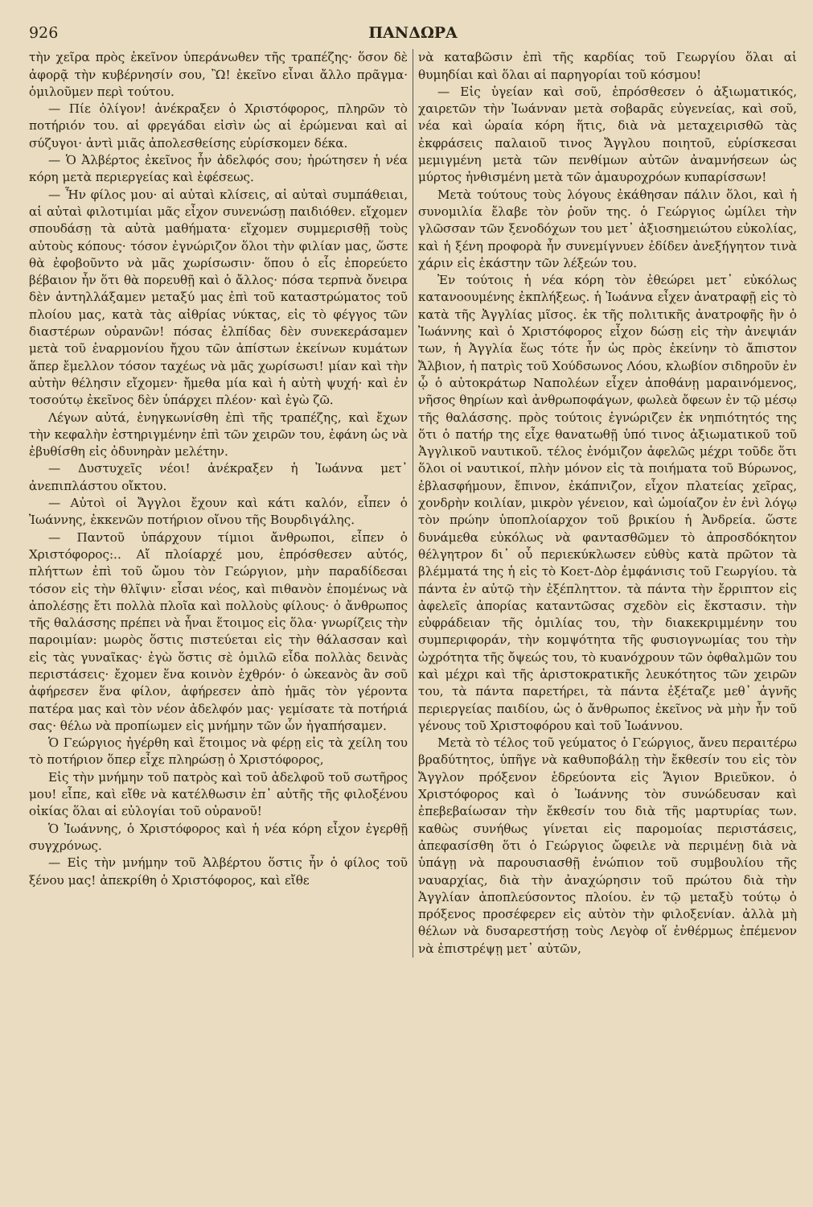926 ΠΑΝΔΩΡΑ
τὴν χεῖρα πρὸς ἐκεῖνον ὑπεράνωθεν τῆς τραπέζης· ὅσον δὲ ἀφορᾷ τὴν κυβέρνησίν σου, Ὢ! ἐκεῖνο εἶναι ἄλλο πρᾶγμα· ὁμιλοῦμεν περὶ τούτου.
— Πίε ὀλίγον! ἀνέκραξεν ὁ Χριστόφορος, πληρῶν τὸ ποτήριόν του. αἱ φρεγάδαι εἰσὶν ὡς αἱ ἐρώμεναι καὶ αἱ σύζυγοι· ἀντὶ μιᾶς ἀπολεσθείσης εὑρίσκομεν δέκα.
— Ὁ Ἀλβέρτος ἐκεῖνος ἦν ἀδελφός σου; ἠρώτησεν ἡ νέα κόρη μετὰ περιεργείας καὶ ἐφέσεως.
— Ἦν φίλος μου· αἱ αὐταὶ κλίσεις, αἱ αὐταὶ συμπάθειαι, αἱ αὐταὶ φιλοτιμίαι μᾶς εἶχον συνενώσῃ παιδιόθεν. εἴχομεν σπουδάσῃ τὰ αὐτὰ μαθήματα· εἴχομεν συμμερισθῇ τοὺς αὐτοὺς κόπους· τόσον ἐγνώριζον ὅλοι τὴν φιλίαν μας, ὥστε θὰ ἐφοβοῦντο νὰ μᾶς χωρίσωσιν· ὅπου ὁ εἷς ἐπορεύετο βέβαιον ἦν ὅτι θὰ πορευθῇ καὶ ὁ ἄλλος· πόσα τερπνὰ ὄνειρα δὲν ἀντηλλάξαμεν μεταξύ μας ἐπὶ τοῦ καταστρώματος τοῦ πλοίου μας, κατὰ τὰς αἰθρίας νύκτας, εἰς τὸ φέγγος τῶν διαστέρων οὐρανῶν! πόσας ἐλπίδας δὲν συνεκεράσαμεν μετὰ τοῦ ἐναρμονίου ἤχου τῶν ἀπίστων ἐκείνων κυμάτων ἅπερ ἔμελλον τόσον ταχέως νὰ μᾶς χωρίσωσι! μίαν καὶ τὴν αὐτὴν θέλησιν εἴχομεν· ἤμεθα μία καὶ ἡ αὐτὴ ψυχή· καὶ ἐν τοσούτῳ ἐκεῖνος δὲν ὑπάρχει πλέον· καὶ ἐγὼ ζῶ.
Λέγων αὐτά, ἐνηγκωνίσθη ἐπὶ τῆς τραπέζης, καὶ ἔχων τὴν κεφαλὴν ἐστηριγμένην ἐπὶ τῶν χειρῶν του, ἐφάνη ὡς νὰ ἐβυθίσθη εἰς ὀδυνηρὰν μελέτην.
— Δυστυχεῖς νέοι! ἀνέκραξεν ἡ Ἰωάννα μετ᾽ ἀνεπιπλάστου οἴκτου.
— Αὐτοὶ οἱ Ἄγγλοι ἔχουν καὶ κάτι καλόν, εἶπεν ὁ Ἰωάννης, ἐκκενῶν ποτήριον οἴνου τῆς Βουρδιγάλης.
— Παντοῦ ὑπάρχουν τίμιοι ἄνθρωποι, εἶπεν ὁ Χριστόφορος:.. Αἴ πλοίαρχέ μου, ἐπρόσθεσεν αὐτός, πλήττων ἐπὶ τοῦ ὤμου τὸν Γεώργιον, μὴν παραδίδεσαι τόσον εἰς τὴν θλῖψιν· εἶσαι νέος, καὶ πιθανὸν ἑπομένως νὰ ἀπολέσῃς ἔτι πολλὰ πλοῖα καὶ πολλοὺς φίλους· ὁ ἄνθρωπος τῆς θαλάσσης πρέπει νὰ ἦναι ἕτοιμος εἰς ὅλα· γνωρίζεις τὴν παροιμίαν: μωρὸς ὅστις πιστεύεται εἰς τὴν θάλασσαν καὶ εἰς τὰς γυναῖκας· ἐγὼ ὅστις σὲ ὁμιλῶ εἶδα πολλὰς δεινὰς περιστάσεις· ἔχομεν ἕνα κοινὸν ἐχθρόν· ὁ ὠκεανὸς ἂν σοῦ ἀφήρεσεν ἕνα φίλον, ἀφήρεσεν ἀπὸ ἡμᾶς τὸν γέροντα πατέρα μας καὶ τὸν νέον ἀδελφόν μας· γεμίσατε τὰ ποτήριά σας· θέλω νὰ προπίωμεν εἰς μνήμην τῶν ὧν ἠγαπήσαμεν.
Ὁ Γεώργιος ἠγέρθη καὶ ἕτοιμος νὰ φέρῃ εἰς τὰ χείλη του τὸ ποτήριον ὅπερ εἶχε πληρώσῃ ὁ Χριστόφορος,
Εἰς τὴν μνήμην τοῦ πατρὸς καὶ τοῦ ἀδελφοῦ τοῦ σωτῆρος μου! εἶπε, καὶ εἴθε νὰ κατέλθωσιν ἐπ᾽ αὐτῆς τῆς φιλοξένου οἰκίας ὅλαι αἱ εὐλογίαι τοῦ οὐρανοῦ!
Ὁ Ἰωάννης, ὁ Χριστόφορος καὶ ἡ νέα κόρη εἶχον ἐγερθῇ συγχρόνως.
— Εἰς τὴν μνήμην τοῦ Ἀλβέρτου ὅστις ἦν ὁ φίλος τοῦ ξένου μας! ἀπεκρίθη ὁ Χριστόφορος, καὶ εἴθε
νὰ καταβῶσιν ἐπὶ τῆς καρδίας τοῦ Γεωργίου ὅλαι αἱ θυμηδίαι καὶ ὅλαι αἱ παρηγορίαι τοῦ κόσμου!
— Εἰς ὑγείαν καὶ σοῦ, ἐπρόσθεσεν ὁ ἀξιωματικός, χαιρετῶν τὴν Ἰωάνναν μετὰ σοβαρᾶς εὐγενείας, καὶ σοῦ, νέα καὶ ὡραία κόρη ἥτις, διὰ νὰ μεταχειρισθῶ τὰς ἐκφράσεις παλαιοῦ τινος Ἄγγλου ποιητοῦ, εὑρίσκεσαι μεμιγμένη μετὰ τῶν πενθίμων αὐτῶν ἀναμνήσεων ὡς μύρτος ἠνθισμένη μετὰ τῶν ἀμαυροχρόων κυπαρίσσων!
Μετὰ τούτους τοὺς λόγους ἐκάθησαν πάλιν ὅλοι, καὶ ἡ συνομιλία ἔλαβε τὸν ῥοῦν της. ὁ Γεώργιος ὡμίλει τὴν γλῶσσαν τῶν ξενοδόχων του μετ᾽ ἀξιοσημειώτου εὐκολίας, καὶ ἡ ξένη προφορὰ ἦν συνεμίγνυεν ἐδίδεν ἀνεξήγητον τινὰ χάριν εἰς ἑκάστην τῶν λέξεών του.
Ἐν τούτοις ἡ νέα κόρη τὸν ἐθεώρει μετ᾽ εὐκόλως κατανοουμένης ἐκπλήξεως. ἡ Ἰωάννα εἶχεν ἀνατραφῇ εἰς τὸ κατὰ τῆς Ἀγγλίας μῖσος. ἐκ τῆς πολιτικῆς ἀνατροφῆς ἣν ὁ Ἰωάννης καὶ ὁ Χριστόφορος εἶχον δώσῃ εἰς τὴν ἀνεψιάν των, ἡ Ἀγγλία ἕως τότε ἦν ὡς πρὸς ἐκείνην τὸ ἄπιστον Ἄλβιον, ἡ πατρὶς τοῦ Χούδσωνος Λόου, κλωβίον σιδηροῦν ἐν ᾧ ὁ αὐτοκράτωρ Ναπολέων εἶχεν ἀποθάνῃ μαραινόμενος, νῆσος θηρίων καὶ ἀνθρωποφάγων, φωλεὰ ὄφεων ἐν τῷ μέσῳ τῆς θαλάσσης. πρὸς τούτοις ἐγνώριζεν ἐκ νηπιότητός της ὅτι ὁ πατήρ της εἶχε θανατωθῇ ὑπό τινος ἀξιωματικοῦ τοῦ Ἀγγλικοῦ ναυτικοῦ. τέλος ἐνόμιζον ἀφελῶς μέχρι τοῦδε ὅτι ὅλοι οἱ ναυτικοί, πλὴν μόνον εἰς τὰ ποιήματα τοῦ Βύρωνος, ἐβλασφήμουν, ἔπινον, ἐκάπνιζον, εἶχον πλατείας χεῖρας, χονδρὴν κοιλίαν, μικρὸν γένειον, καὶ ὡμοίαζον ἐν ἑνὶ λόγῳ τὸν πρώην ὑποπλοίαρχον τοῦ βρικίου ἡ Ἀνδρεία. ὥστε δυνάμεθα εὐκόλως νὰ φαντασθῶμεν τὸ ἀπροσδόκητον θέλγητρον δι᾽ οὗ περιεκύκλωσεν εὐθὺς κατὰ πρῶτον τὰ βλέμματά της ἡ εἰς τὸ Κοετ-Δὸρ ἐμφάνισις τοῦ Γεωργίου. τὰ πάντα ἐν αὐτῷ τὴν ἐξέπληττον. τὰ πάντα τὴν ἔρριπτον εἰς ἀφελεῖς ἀπορίας καταντῶσας σχεδὸν εἰς ἔκστασιν. τὴν εὐφράδειαν τῆς ὁμιλίας του, τὴν διακεκριμμένην του συμπεριφοράν, τὴν κομψότητα τῆς φυσιογνωμίας του τὴν ὠχρότητα τῆς ὄψεώς του, τὸ κυανόχρουν τῶν ὀφθαλμῶν του καὶ μέχρι καὶ τῆς ἀριστοκρατικῆς λευκότητος τῶν χειρῶν του, τὰ πάντα παρετήρει, τὰ πάντα ἐξέταζε μεθ᾽ ἁγνῆς περιεργείας παιδίου, ὡς ὁ ἄνθρωπος ἐκεῖνος νὰ μὴν ἦν τοῦ γένους τοῦ Χριστοφόρου καὶ τοῦ Ἰωάννου.
Μετὰ τὸ τέλος τοῦ γεύματος ὁ Γεώργιος, ἄνευ περαιτέρω βραδύτητος, ὑπῆγε νὰ καθυποβάλῃ τὴν ἔκθεσίν του εἰς τὸν Ἄγγλον πρόξενον ἑδρεύοντα εἰς Ἅγιον Βριεῦκον. ὁ Χριστόφορος καὶ ὁ Ἰωάννης τὸν συνώδευσαν καὶ ἐπεβεβαίωσαν τὴν ἔκθεσίν του διὰ τῆς μαρτυρίας των. καθὼς συνήθως γίνεται εἰς παρομοίας περιστάσεις, ἀπεφασίσθη ὅτι ὁ Γεώργιος ὤφειλε νὰ περιμένῃ διὰ νὰ ὑπάγῃ νὰ παρουσιασθῇ ἐνώπιον τοῦ συμβουλίου τῆς ναυαρχίας, διὰ τὴν ἀναχώρησιν τοῦ πρώτου διὰ τὴν Ἀγγλίαν ἀποπλεύσοντος πλοίου. ἐν τῷ μεταξὺ τούτῳ ὁ πρόξενος προσέφερεν εἰς αὐτὸν τὴν φιλοξενίαν. ἀλλὰ μὴ θέλων νὰ δυσαρεστήσῃ τοὺς Λεγὸφ οἵ ἐνθέρμως ἐπέμενον νὰ ἐπιστρέψῃ μετ᾽ αὐτῶν,